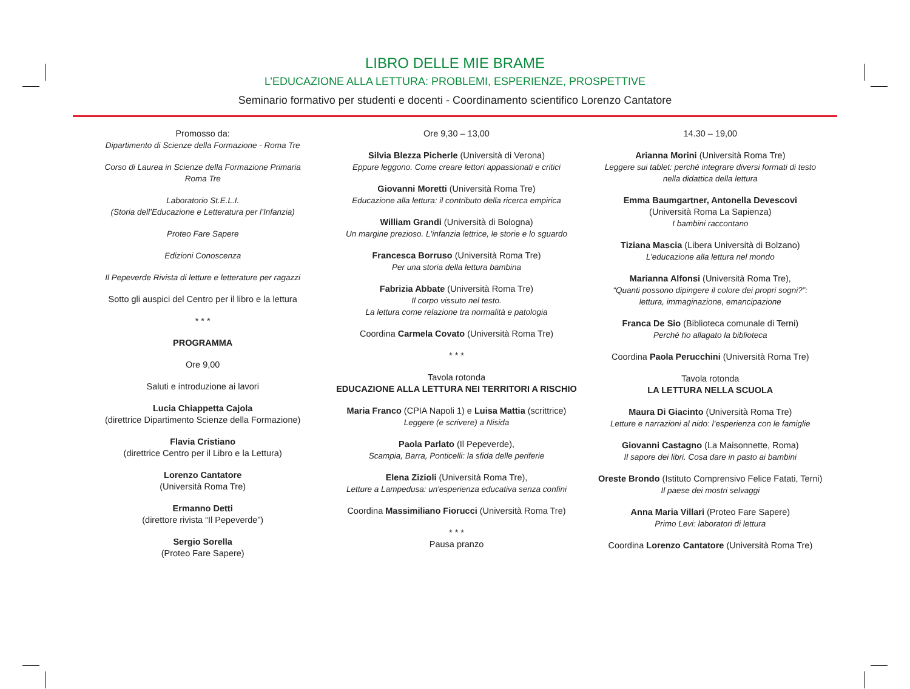LIBRO DELLE MIE BRAME
L’EDUCAZIONE ALLA LETTURA: PROBLEMI, ESPERIENZE, PROSPETTIVE
Seminario formativo per studenti e docenti - Coordinamento scientifico Lorenzo Cantatore
Promosso da:
Dipartimento di Scienze della Formazione - Roma Tre
Corso di Laurea in Scienze della Formazione Primaria
Roma Tre
Laboratorio St.E.L.I.
(Storia dell’Educazione e Letteratura per l’Infanzia)
Proteo Fare Sapere
Edizioni Conoscenza
Il Pepeverde Rivista di letture e letterature per ragazzi
Sotto gli auspici del Centro per il libro e la lettura
* * *
PROGRAMMA
Ore 9,00
Saluti e introduzione ai lavori
Lucia Chiappetta Cajola
(direttrice Dipartimento Scienze della Formazione)
Flavia Cristiano
(direttrice Centro per il Libro e la Lettura)
Lorenzo Cantatore
(Università Roma Tre)
Ermanno Detti
(direttore rivista “Il Pepeverde”)
Sergio Sorella
(Proteo Fare Sapere)
Ore 9,30 – 13,00
Silvia Blezza Picherle (Università di Verona)
Eppure leggono. Come creare lettori appassionati e critici
Giovanni Moretti (Università Roma Tre)
Educazione alla lettura: il contributo della ricerca empirica
William Grandi (Università di Bologna)
Un margine prezioso. L'infanzia lettrice, le storie e lo sguardo
Francesca Borruso (Università Roma Tre)
Per una storia della lettura bambina
Fabrizia Abbate (Università Roma Tre)
Il corpo vissuto nel testo.
La lettura come relazione tra normalità e patologia
Coordina Carmela Covato (Università Roma Tre)
* * *
Tavola rotonda
EDUCAZIONE ALLA LETTURA NEI TERRITORI A RISCHIO
Maria Franco (CPIA Napoli 1) e Luisa Mattia (scrittrice)
Leggere (e scrivere) a Nisida
Paola Parlato (Il Pepeverde),
Scampia, Barra, Ponticelli: la sfida delle periferie
Elena Zizioli (Università Roma Tre),
Letture a Lampedusa: un'esperienza educativa senza confini
Coordina Massimiliano Fiorucci (Università Roma Tre)
* * *
Pausa pranzo
14.30 – 19,00
Arianna Morini (Università Roma Tre)
Leggere sui tablet: perché integrare diversi formati di testo
nella didattica della lettura
Emma Baumgartner, Antonella Devescovi
(Università Roma La Sapienza)
I bambini raccontano
Tiziana Mascia (Libera Università di Bolzano)
L’educazione alla lettura nel mondo
Marianna Alfonsi (Università Roma Tre),
“Quanti possono dipingere il colore dei propri sogni?”:
lettura, immaginazione, emancipazione
Franca De Sio (Biblioteca comunale di Terni)
Perché ho allagato la biblioteca
Coordina Paola Perucchini (Università Roma Tre)
Tavola rotonda
LA LETTURA NELLA SCUOLA
Maura Di Giacinto (Università Roma Tre)
Letture e narrazioni al nido: l’esperienza con le famiglie
Giovanni Castagno (La Maisonnette, Roma)
Il sapore dei libri. Cosa dare in pasto ai bambini
Oreste Brondo (Istituto Comprensivo Felice Fatati, Terni)
Il paese dei mostri selvaggi
Anna Maria Villari (Proteo Fare Sapere)
Primo Levi: laboratori di lettura
Coordina Lorenzo Cantatore (Università Roma Tre)